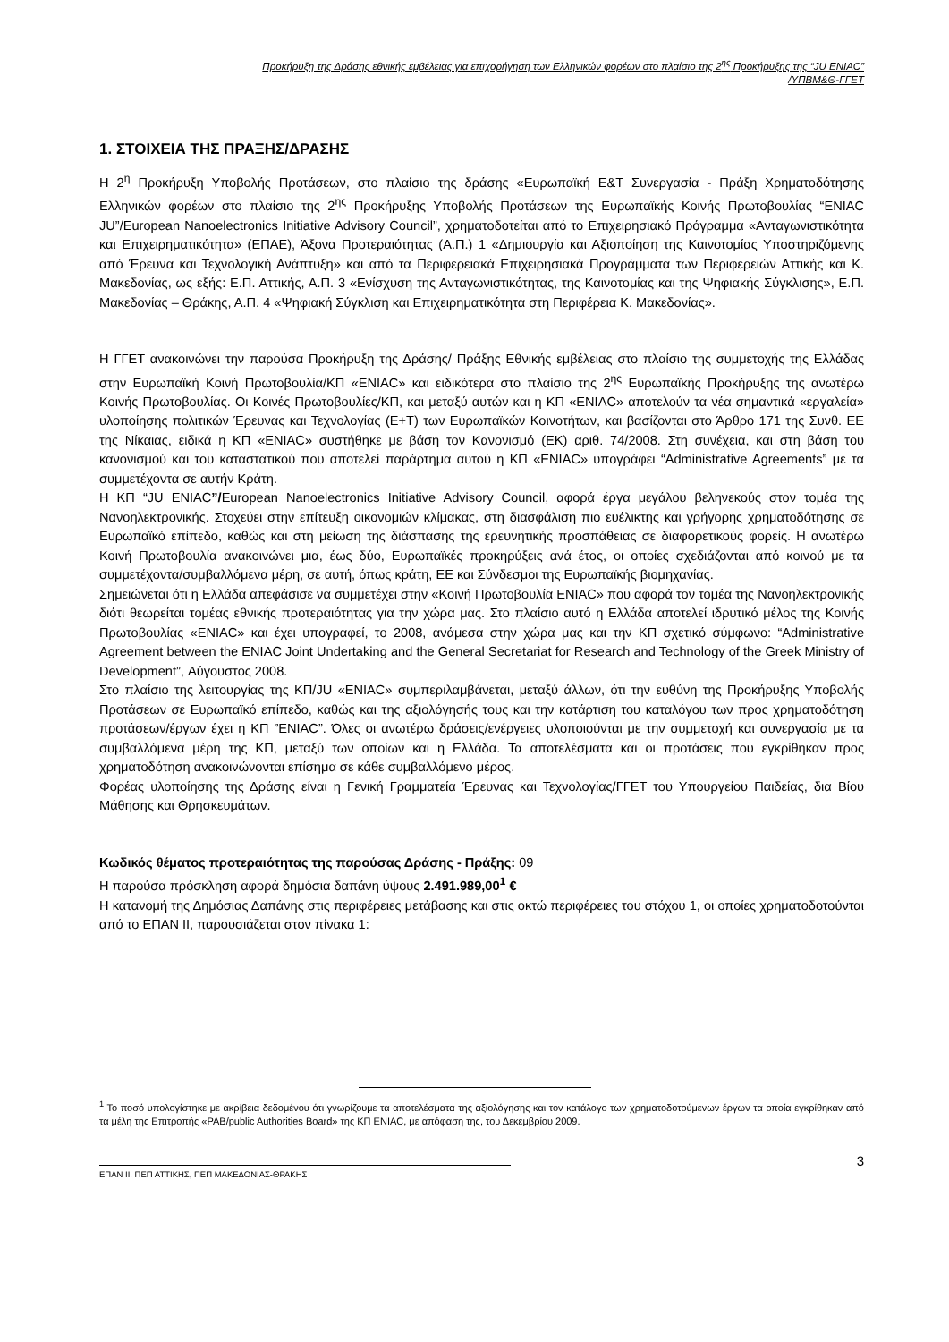Προκήρυξη της Δράσης εθνικής εμβέλειας για επιχορήγηση των Ελληνικών φορέων στο πλαίσιο της 2<sup>ης</sup> Προκήρυξης της “JU ENIAC”
/ΥΠΒΜ&Θ-ΓΓΕΤ
1. ΣΤΟΙΧΕΙΑ ΤΗΣ ΠΡΑΞΗΣ/ΔΡΑΣΗΣ
Η 2<sup>η</sup> Προκήρυξη Υποβολής Προτάσεων, στο πλαίσιο της δράσης «Ευρωπαϊκή Ε&Τ Συνεργασία - Πράξη Χρηματοδότησης Ελληνικών φορέων στο πλαίσιο της 2<sup>ης</sup> Προκήρυξης Υποβολής Προτάσεων της Ευρωπαϊκής Κοινής Πρωτοβουλίας “ENIAC JU”/European Nanoelectronics Initiative Advisory Council”, χρηματοδοτείται από το Επιχειρησιακό Πρόγραμμα «Ανταγωνιστικότητα και Επιχειρηματικότητα» (ΕΠΑΕ), Άξονα Προτεραιότητας (Α.Π.) 1 «Δημιουργία και Αξιοποίηση της Καινοτομίας Υποστηριζόμενης από Έρευνα και Τεχνολογική Ανάπτυξη» και από τα Περιφερειακά Επιχειρησιακά Προγράμματα των Περιφερειών Αττικής και Κ. Μακεδονίας, ως εξής: Ε.Π. Αττικής, Α.Π. 3 «Ενίσχυση της Ανταγωνιστικότητας, της Καινοτομίας και της Ψηφιακής Σύγκλισης», Ε.Π. Μακεδονίας – Θράκης, Α.Π. 4 «Ψηφιακή Σύγκλιση και Επιχειρηματικότητα στη Περιφέρεια Κ. Μακεδονίας».
Η ΓΓΕΤ ανακοινώνει την παρούσα Προκήρυξη της Δράσης/ Πράξης Εθνικής εμβέλειας στο πλαίσιο της συμμετοχής της Ελλάδας στην Ευρωπαϊκή Κοινή Πρωτοβουλία/ΚΠ «ENIAC» και ειδικότερα στο πλαίσιο της 2<sup>ης</sup> Ευρωπαϊκής Προκήρυξης της ανωτέρω Κοινής Πρωτοβουλίας. Οι Κοινές Πρωτοβουλίες/ΚΠ, και μεταξύ αυτών και η ΚΠ «ENIAC» αποτελούν τα νέα σημαντικά «εργαλεία» υλοποίησης πολιτικών Έρευνας και Τεχνολογίας (Ε+Τ) των Ευρωπαϊκών Κοινοτήτων, και βασίζονται στο Άρθρο 171 της Συνθ. ΕΕ της Νίκαιας, ειδικά η ΚΠ «ENIAC» συστήθηκε με βάση τον Κανονισμό (ΕΚ) αριθ. 74/2008. Στη συνέχεια, και στη βάση του κανονισμού και του καταστατικού που αποτελεί παράρτημα αυτού η ΚΠ «ENIAC» υπογράφει “Administrative Agreements” με τα συμμετέχοντα σε αυτήν Κράτη.
Η ΚΠ “JU ENIAC”/European Nanoelectronics Initiative Advisory Council, αφορά έργα μεγάλου βεληνεκούς στον τομέα της Νανοηλεκτρονικής. Στοχεύει στην επίτευξη οικονομιών κλίμακας, στη διασφάλιση πιο ευέλικτης και γρήγορης χρηματοδότησης σε Ευρωπαϊκό επίπεδο, καθώς και στη μείωση της διάσπασης της ερευνητικής προσπάθειας σε διαφορετικούς φορείς. Η ανωτέρω Κοινή Πρωτοβουλία ανακοινώνει μια, έως δύο, Ευρωπαϊκές προκηρύξεις ανά έτος, οι οποίες σχεδιάζονται από κοινού με τα συμμετέχοντα/συμβαλλόμενα μέρη, σε αυτή, όπως κράτη, ΕΕ και Σύνδεσμοι της Ευρωπαϊκής βιομηχανίας.
Σημειώνεται ότι η Ελλάδα απεφάσισε να συμμετέχει στην «Κοινή Πρωτοβουλία ENIAC» που αφορά τον τομέα της Νανοηλεκτρονικής διότι θεωρείται τομέας εθνικής προτεραιότητας για την χώρα μας. Στο πλαίσιο αυτό η Ελλάδα αποτελεί ιδρυτικό μέλος της Κοινής Πρωτοβουλίας «ENIAC» και έχει υπογραφεί, το 2008, ανάμεσα στην χώρα μας και την ΚΠ σχετικό σύμφωνο: “Administrative Agreement between the ENIAC Joint Undertaking and the General Secretariat for Research and Technology of the Greek Ministry of Development”, Αύγουστος 2008.
Στο πλαίσιο της λειτουργίας της ΚΠ/JU «ENIAC» συμπεριλαμβάνεται, μεταξύ άλλων, ότι την ευθύνη της Προκήρυξης Υποβολής Προτάσεων σε Ευρωπαϊκό επίπεδο, καθώς και της αξιολόγησής τους και την κατάρτιση του καταλόγου των προς χρηματοδότηση προτάσεων/έργων έχει η ΚΠ ”ENIAC”. Όλες οι ανωτέρω δράσεις/ενέργειες υλοποιούνται με την συμμετοχή και συνεργασία με τα συμβαλλόμενα μέρη της ΚΠ, μεταξύ των οποίων και η Ελλάδα. Τα αποτελέσματα και οι προτάσεις που εγκρίθηκαν προς χρηματοδότηση ανακοινώνονται επίσημα σε κάθε συμβαλλόμενο μέρος.
Φορέας υλοποίησης της Δράσης είναι η Γενική Γραμματεία Έρευνας και Τεχνολογίας/ΓΓΕΤ του Υπουργείου Παιδείας, δια Βίου Μάθησης και Θρησκευμάτων.
Κωδικός θέματος προτεραιότητας της παρούσας Δράσης - Πράξης: 09
Η παρούσα πρόσκληση αφορά δημόσια δαπάνη ύψους 2.491.989,00<sup>1</sup> €
Η κατανομή της Δημόσιας Δαπάνης στις περιφέρειες μετάβασης και στις οκτώ περιφέρειες του στόχου 1, οι οποίες χρηματοδοτούνται από το ΕΠΑΝ ΙΙ, παρουσιάζεται στον πίνακα 1:
<sup>1</sup> Το ποσό υπολογίστηκε με ακρίβεια δεδομένου ότι γνωρίζουμε τα αποτελέσματα της αξιολόγησης και τον κατάλογο των χρηματοδοτούμενων έργων τα οποία εγκρίθηκαν από τα μέλη της Επιτροπής «PAB/public Authorities Board» της ΚΠ ENIAC, με απόφαση της, του Δεκεμβρίου 2009.
ΕΠΑΝ ΙΙ, ΠΕΠ ΑΤΤΙΚΗΣ, ΠΕΠ ΜΑΚΕΔΟΝΙΑΣ-ΘΡΑΚΗΣ
3